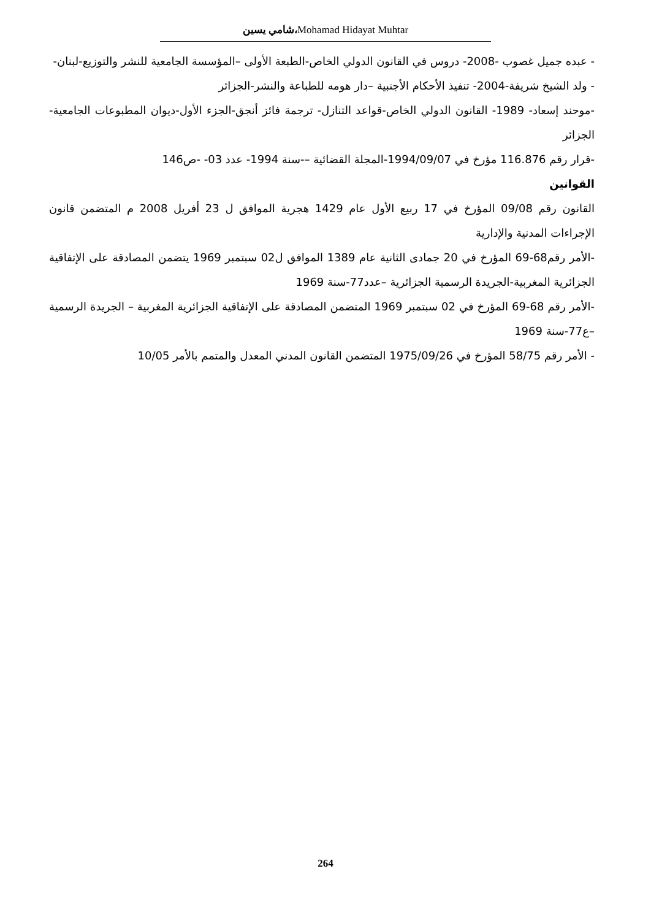شامي يسين،Mohamad Hidayat Muhtar
- عبده جميل غصوب -2008- دروس في القانون الدولي الخاص-الطبعة الأولى –المؤسسة الجامعية للنشر والتوزيع-لبنان-
- ولد الشيخ شريفة-2004- تنفيذ الأحكام الأجنبية –دار هومه للطباعة والنشر-الجزائر
-موحند إسعاد- 1989- القانون الدولي الخاص-قواعد التنازل- ترجمة فائز أنجق-الجزء الأول-ديوان المطبوعات الجامعية-الجزائر
-قرار رقم 116.876 مؤرخ في 1994/09/07-المجلة القضائية –-سنة 1994- عدد 03- -ص146
القوانين
القانون رقم 09/08 المؤرخ في 17 ربيع الأول عام 1429 هجرية الموافق ل 23 أفريل 2008 م المتضمن قانون الإجراءات المدنية والإدارية
-الأمر رقم68-69 المؤرخ في 20 جمادى الثانية عام 1389 الموافق ل02 سبتمبر 1969 يتضمن المصادقة على الإتفاقية الجزائرية المغربية-الجريدة الرسمية الجزائرية –عدد77-سنة 1969
-الأمر رقم 68-69 المؤرخ في 02 سبتمبر 1969 المتضمن المصادقة على الإتفاقية الجزائرية المغربية – الجريدة الرسمية –ع77-سنة 1969
- الأمر رقم 58/75 المؤرخ في 1975/09/26 المتضمن القانون المدني المعدل والمتمم بالأمر 10/05
264